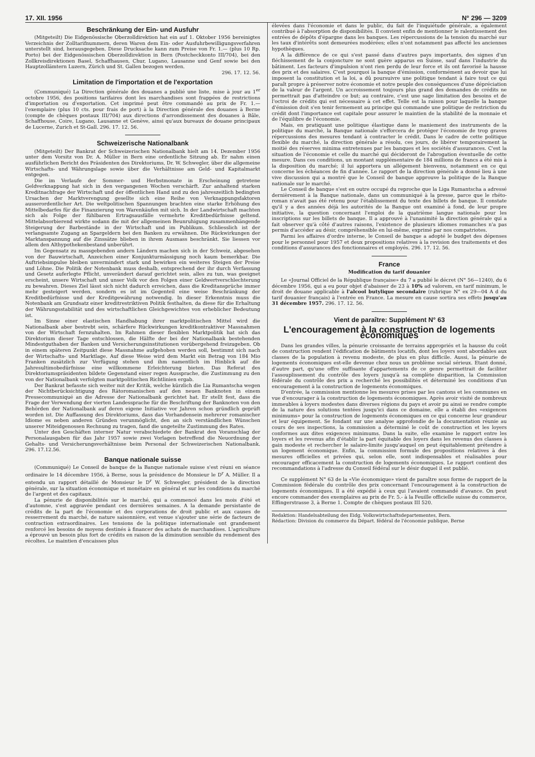17. XII. 1956 N° 296 — 3209
Beschränkung der Ein- und Ausfuhr
(Mitgeteilt) Die Eidgenössische Oberzolldirektion hat ein auf 1. Oktober 1956 bereinigtes Verzeichnis der Zolltarifnummern, deren Waren dem Ein- oder Ausfuhrbewilligungsverfahren unterstellt sind, herausgegeben. Diese Drucksache kann zum Preise von Fr. 1.— (plus 10 Rp. Porto) bei der Eidgenössischen Oberzolldirektion in Bern (Postcheckkonto III/704), bei den Zollkreisdirektionen Basel, Schaffhausen, Chur, Lugano, Lausanne und Genf sowie bei den Hauptzollämtern Luzern, Zürich und St. Gallen bezogen werden.
296. 17. 12. 56.
Limitation de l'importation et de l'exportation
(Communiqué) La Direction générale des douanes a publié une liste, mise à jour au 1<sup>er</sup> octobre 1956, des positions tarifaires dont les marchandises sont frappées de restrictions d'importation ou d'exportation. Cet imprimé peut être commandé au prix de Fr. 1.— l'exemplaire (plus 10 cts. pour frais de port) à la Direction générale des douanes à Berne (compte de chèques postaux III/704) aux directions d'arrondissement des douanes à Bâle, Schaffhouse, Coire, Lugano, Lausanne et Genève, ainsi qu'aux bureaux de douane principaux de Lucerne, Zurich et St-Gall. 296. 17. 12. 56.
Schweizerische Nationalbank
(Mitgeteilt) Der Bankrat der Schweizerischen Nationalbank hielt am 14. Dezember 1956 unter dem Vorsitz von Dr. A. Müller in Bern eine ordentliche Sitzung ab. Er nahm einen ausführlichen Bericht des Präsidenten des Direktoriums, Dr. W. Schwegler, über die allgemeine Wirtschafts- und Währungslage sowie über die Verhältnisse am Geld- und Kapitalmarkt entgegen.
Die im Verlaufe der Sommer- und Herbstmonate in Erscheinung getretene Geldverknappung hat sich in den vergangenen Wochen verschärft. Zur anhaltend starken Kreditnachfrage der Wirtschaft und der öffentlichen Hand und zu den jahreszeitlich bedingten Ursachen der Marktverengung gesellte sich eine Reihe von Verknappungsfaktoren ausserordentlicher Art. Die weltpolitischen Spannungen brachten eine starke Erhöhung des Mittelbedarfes für die Finanzierung von Warenkäufen mit sich. In der Landwirtschaft machten sich als Folge der fühlbaren Ertragsausfälle vermehrte Kreditbedürfnisse geltend. Mittelabsorbierend wirkte sodann die mit der allgemeinen Beunruhigung zusammenhängende Steigerung der Barbestände in der Wirtschaft und im Publikum. Schliesslich ist der verlangsamte Zugang an Spargeldern bei den Banken zu erwähnen. Die Rückwirkungen der Marktanspannung auf die Zinssätze blieben in ihrem Ausmass beschränkt. Sie liessen vor allem den Althypothekenbestand unberührt.
Im Gegensatz zu massgebenden andern Ländern machen sich in der Schweiz, abgesehen von der Bauwirtschaft, Anzeichen einer Konjunkturmässigung noch kaum bemerkbar. Die Auftriebsimpulse bleiben unvermindert stark und bewirken ein weiteres Steigen der Preise und Löhne. Die Politik der Notenbank muss deshalb, entsprechend der ihr durch Verfassung und Gesetz auferlegte Pflicht, unverändert darauf gerichtet sein, alles zu tun, was geeignet erscheint, unsere Wirtschaft und unser Volk vor den Folgen einer Geldwertverschlechterung zu bewahren. Dieses Ziel lässt sich nicht dadurch erreichen, dass die Kreditansprüche immer mehr gesteigert werden, sondern es ist im Gegenteil eine weise Beschränkung der Kreditbedürfnisse und der Kreditgewährung notwendig. In dieser Erkenntnis muss die Notenbank am Grundsatz einer kreditrestriktiven Politik festhalten, da diese für die Erhaltung der Währungsstabilität und des wirtschaftlichen Gleichgewichtes von erheblicher Bedeutung ist.
Im Sinne einer elastischen Handhabung ihrer marktpolitischen Mittel wird die Nationalbank aber bestrebt sein, schärfere Rückwirkungen kreditkontraktiver Massnahmen von der Wirtschaft fernzuhalten. Im Rahmen dieser flexiblen Marktpolitik hat sich das Direktorium dieser Tage entschlossen, die Hälfte der bei der Nationalbank bestehenden Mindestguthaben der Banken und Versicherungsinstitutionen vorübergehend freizugeben. Ob in einem späteren Zeitpunkt diese Massnahme aufgehoben werden soll, bestimmt sich nach der Wirtschafts- und Marktlage. Auf diese Weise wird dem Markt ein Betrag von 184 Mio Franken zusätzlich zur Verfügung stehen und ihm namentlich im Hinblick auf die Jahresultimobedürfnisse eine willkommene Erleichterung bieten. Das Referat des Direktoriumspräsidenten bildete Gegenstand einer regen Aussprache, die Zustimmung zu den von der Nationalbank verfolgten marktpolitischen Richtlinien ergab.
Der Bankrat befasste sich weiter mit der Kritik, welche kürzlich die Lia Rumantscha wegen der Nichtberücksichtigung des Rätoromanischen auf den neuen Banknoten in einem Pressecommuniqué an die Adresse der Nationalbank gerichtet hat. Er stellt fest, dass die Frage der Verwendung der vierten Landessprache für die Beschriftung der Banknoten von den Behörden der Nationalbank auf deren eigene Initiative vor Jahren schon gründlich geprüft worden ist. Die Auffassung des Direktoriums, dass das Vorhandensein mehrerer romanischer Idiome es neben anderen Gründen verunmöglicht, den an sich verständlichen Wünschen unserer Miteidgenossen Rechnung zu tragen, fand die ungeteilte Zustimmung des Rates.
Unter den Geschäften interner Natur verabschiedete der Bankrat den Voranschlag der Personalausgaben für das Jahr 1957 sowie zwei Vorlagen betreffend die Neuordnung der Gehalts- und Versicherungsverhältnisse beim Personal der Schweizerischen Nationalbank. 296. 17.12.56.
Banque nationale suisse
(Communiqué) Le Conseil de banque de la Banque nationale suisse s'est réuni en séance ordinaire le 14 décembre 1956, à Berne, sous la présidence de Monsieur le D<sup>r</sup> A. Müller. Il a entendu un rapport détaillé de Monsieur le D<sup>r</sup> W. Schwegler, président de la direction générale, sur la situation économique et monétaire en général et sur les conditions du marché de l'argent et des capitaux.
La pénurie de disponibilités sur le marché, qui a commencé dans les mois d'été et d'automne, s'est aggravée pendant ces dernières semaines. A la demande persistante de crédits de la part de l'économie et des corporations de droit public et aux causes de resserrement du marché, de nature saisonnière, est venue s'ajouter une série de facteurs de contraction extraordinaires. Les tensions de la politique internationale ont grandement renforcé les besoins de moyens destinés à financer des achats de marchandises. L'agriculture a éprouvé un besoin plus fort de crédits en raison de la diminution sensible du rendement des récoltes. Le maintien d'encaisses plus
élevées dans l'économie et dans le public, du fait de l'inquiétude générale, a également contribué à l'absorption de disponibilités. Il convient enfin de mentionner le ralentissement des entrées de dépôts d'épargne dans les banques. Les répercussions de la tension du marché sur les taux d'intérêts sont demeurées modérées; elles n'ont notamment pas affecté les anciennes hypothèques.
A la différence de ce qui s'est passé dans d'autres pays importants, des signes d'un fléchissement de la conjoncture ne sont guère apparus en Suisse, sauf dans l'industrie du bâtiment. Les facteurs d'impulsion n'ont rien perdu de leur force et ils ont favorisé la hausse des prix et des salaires. C'est pourquoi la banque d'émission, conformément au devoir que lui imposent la constitution et la loi, a dû poursuivre une politique tendant à faire tout ce qui paraît propre à préserver notre économie et notre peuple des conséquences d'une dépréciation de la valeur de l'argent. Un accroissement toujours plus grand des demandes de crédits ne permettrait pas d'atteindre ce but; au contraire, c'est une sage limitation des besoins et de l'octroi de crédits qui est nécessaire à cet effet. Telle est la raison pour laquelle la banque d'émission doit s'en tenir fermement au principe qui commande une politique de restriction du crédit dont l'importance est capitale pour assurer le maintien de la stabilité de la monnaie et de l'équilibre de l'économie.
Mais, en pratiquant une politique élastique dans le maniement des instruments de la politique du marché, la Banque nationale s'efforcera de protéger l'économie de trop graves répercussions des mesures tendant à contracter le crédit. Dans le cadre de cette politique flexible du marché, la direction générale a résolu, ces jours, de libérer temporairement la moitié des réserves minima entretenues par les banques et les sociétés d'assurances. C'est la situation de l'économie et celle du marché qui décideront de l'abrogation éventuelle de cette mesure. Dans ces conditions, un montant supplémentaire de 184 millions de francs a été mis à la disposition du marché; il lui apportera un allégement bienvenu, notamment en ce qui concerne les échéances de fin d'année. Le rapport de la direction générale a donné lieu à une vive discussion qui a montré que le Conseil de banque approuve la politique de la Banque nationale sur le marché.
Le Conseil de banque s'est en outre occupé du reproche que la Liga Rumantscha a adressé dernièrement à la Banque nationale, dans un communiqué à la presse, parce que le rhéto-roman n'avait pas été retenu pour l'établissement du texte des billets de banque. Il constate qu'il y a des années déjà les autorités de la Banque ont examiné à fond, de leur propre initiative, la question concernant l'emploi de la quatrième langue nationale pour les inscriptions sur les billets de banque. Il a approuvé à l'unanimité la direction générale qui a fait observer qu'à côté d'autres raisons, l'existence de plusieurs idiomes romanches n'a pas permis d'accéder au désir, compréhensible en lui-même, exprimé par nos compatriotes.
Parmi les affaires d'ordre interne, le Conseil de banque a adopté le budget des dépenses pour le personnel pour 1957 et deux propositions relatives à la revision des traitements et des conditions d'assurances des fonctionnaires et employés. 296. 17. 12. 56.
France
Modification du tarif douanier
Le «Journal Officiel de la République française» du 7 a publié le décret (N° 56—1240), du 6 décembre 1956, qui a eu pour objet d'abaisser de 23 à 10% ad valorem, en tarif minimum, le droit de douane applicable à l'alcool butylique secondaire (rubrique N° ex 29—04 A d du tarif douanier français) à l'entrée en France. La mesure en cause sortira ses effets jusqu'au 31 décembre 1957. 296. 17. 12. 56.
Vient de paraître: Supplément N° 63
L'encouragement à la construction de logements économiques
Dans les grandes villes, la pénurie croissante de terrains appropriés et la hausse du coût de construction rendent l'édification de bâtiments locatifs, dont les loyers sont abordables aux classes de la population à revenu modeste, de plus en plus difficile. Aussi, la pénurie de logements économiques est-elle devenue chez nous un problème social sérieux. Etant donné, d'autre part, qu'une offre suffisante d'appartements de ce genre permettrait de faciliter l'assouplissement du contrôle des loyers jusqu'à sa complète disparition, la Commission fédérale du contrôle des prix a recherché les possibilités et déterminé les conditions d'un encouragement à la construction de logements économiques.
D'entrée, la commission mentionne les mesures prises par les cantons et les communes en vue d'encourager à la construction de logements économiques. Après avoir visité de nombreux immeubles à loyers modestes dans diverses régions du pays et avoir pu ainsi se rendre compte de la nature des solutions tentées jusqu'ici dans ce domaine, elle a établi des «exigences minimums» pour la construction de logements économiques en ce qui concerne leur grandeur et leur équipement. Se fondant sur une analyse approfondie de la documentation réunie au cours de ses inspections, la commission a déterminé le coût de construction et les loyers conformes aux dites exigences minimums. Dans la suite, elle examine le rapport entre les loyers et les revenus afin d'établir la part équitable des loyers dans les revenus des classes à gain modeste et rechercher le salaire-limite jusqu'auquel on peut équitablement prétendre à un logement économique. Enfin, la commission formule des propositions relatives à des mesures officielles et privées qui, selon elle, sont indispensables et réalisables pour encourager efficacement la construction de logements économiques. Le rapport contient des recommandations à l'adresse du Conseil fédéral sur le désir duquel il est publié.
Ce supplément N° 63 de la «Vie économique» vient de paraître sous forme de rapport de la Commission fédérale du contrôle des prix concernant l'encouragement à la construction de logements économiques. Il a été expédié à ceux qui l'avaient commandé d'avance. On peut encore commander des exemplaires au prix de Fr. 5.- à la Feuille officielle suisse du commerce, Effingerstrasse 3, à Berne 1. Compte de chèques postaux III 520.
Redaktion: Handelsabteilung des Eidg. Volkswirtschaftsdepartementes, Bern.
Rédaction: Division du commerce du Départ. fédéral de l'économie publique, Berne